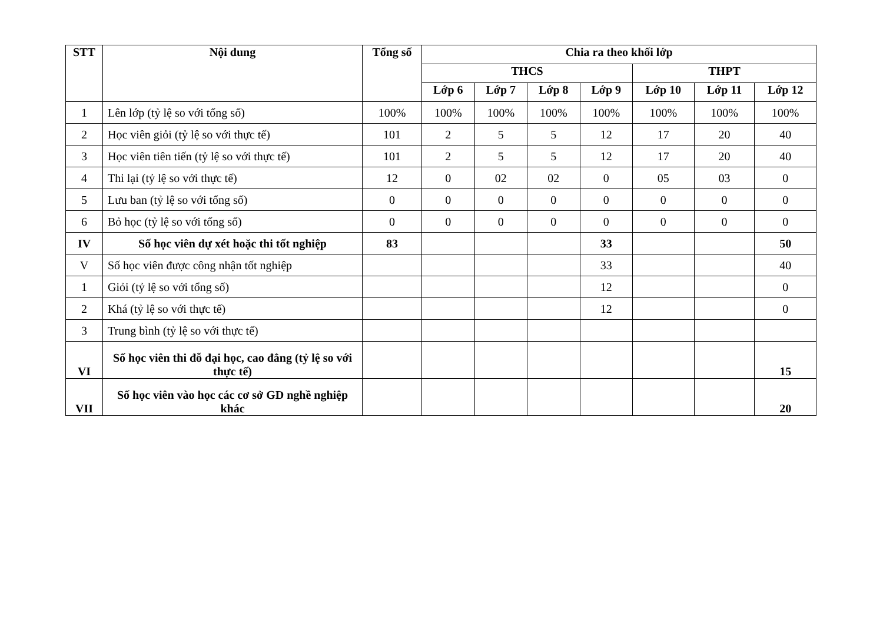| STT | Nội dung | Tổng số | Chia ra theo khối lớp | | | | | | |
| --- | --- | --- | --- | --- | --- | --- | --- | --- | --- |
| | | | THCS | | | | THPT | | |
| | | | Lớp 6 | Lớp 7 | Lớp 8 | Lớp 9 | Lớp 10 | Lớp 11 | Lớp 12 |
| 1 | Lên lớp (tỷ lệ so với tổng số) | 100% | 100% | 100% | 100% | 100% | 100% | 100% | 100% |
| 2 | Học viên giỏi (tỷ lệ so với thực tế) | 101 | 2 | 5 | 5 | 12 | 17 | 20 | 40 |
| 3 | Học viên tiên tiến (tỷ lệ so với thực tế) | 101 | 2 | 5 | 5 | 12 | 17 | 20 | 40 |
| 4 | Thi lại (tỷ lệ so với thực tế) | 12 | 0 | 02 | 02 | 0 | 05 | 03 | 0 |
| 5 | Lưu ban (tỷ lệ so với tổng số) | 0 | 0 | 0 | 0 | 0 | 0 | 0 | 0 |
| 6 | Bỏ học (tỷ lệ so với tổng số) | 0 | 0 | 0 | 0 | 0 | 0 | 0 | 0 |
| IV | Số học viên dự xét hoặc thi tốt nghiệp | 83 | | | | 33 | | | 50 |
| V | Số học viên được công nhận tốt nghiệp | | | | | 33 | | | 40 |
| 1 | Giỏi (tỷ lệ so với tổng số) | | | | | 12 | | | 0 |
| 2 | Khá (tỷ lệ so với thực tế) | | | | | 12 | | | 0 |
| 3 | Trung bình (tỷ lệ so với thực tế) | | | | | | | | |
| VI | Số học viên thi đỗ đại học, cao đẳng (tỷ lệ so với thực tế) | | | | | | | | 15 |
| VII | Số học viên vào học các cơ sở GD nghề nghiệp khác | | | | | | | | 20 |